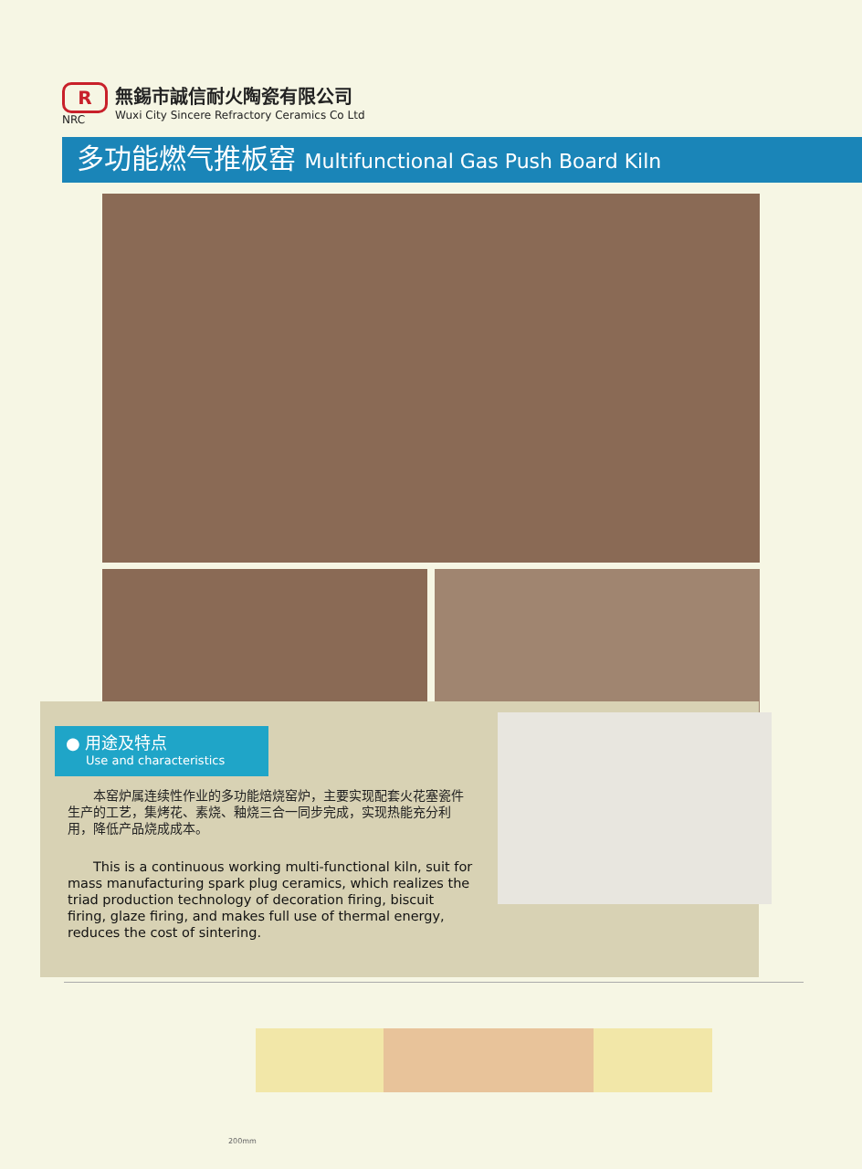R
NRC
無錫市誠信耐火陶瓷有限公司
Wuxi City Sincere Refractory Ceramics Co Ltd
多功能燃气推板窑 Multifunctional Gas Push Board Kiln
● 用途及特点
Use and characteristics
　　本窑炉属连续性作业的多功能焙烧窑炉，主要实现配套火花塞瓷件生产的工艺，集烤花、素烧、釉烧三合一同步完成，实现热能充分利用，降低产品烧成成本。
　　This is a continuous working multi-functional kiln, suit for mass manufacturing spark plug ceramics, which realizes the triad production technology of decoration firing, biscuit firing, glaze firing, and makes full use of thermal energy, reduces the cost of sintering.
200mm